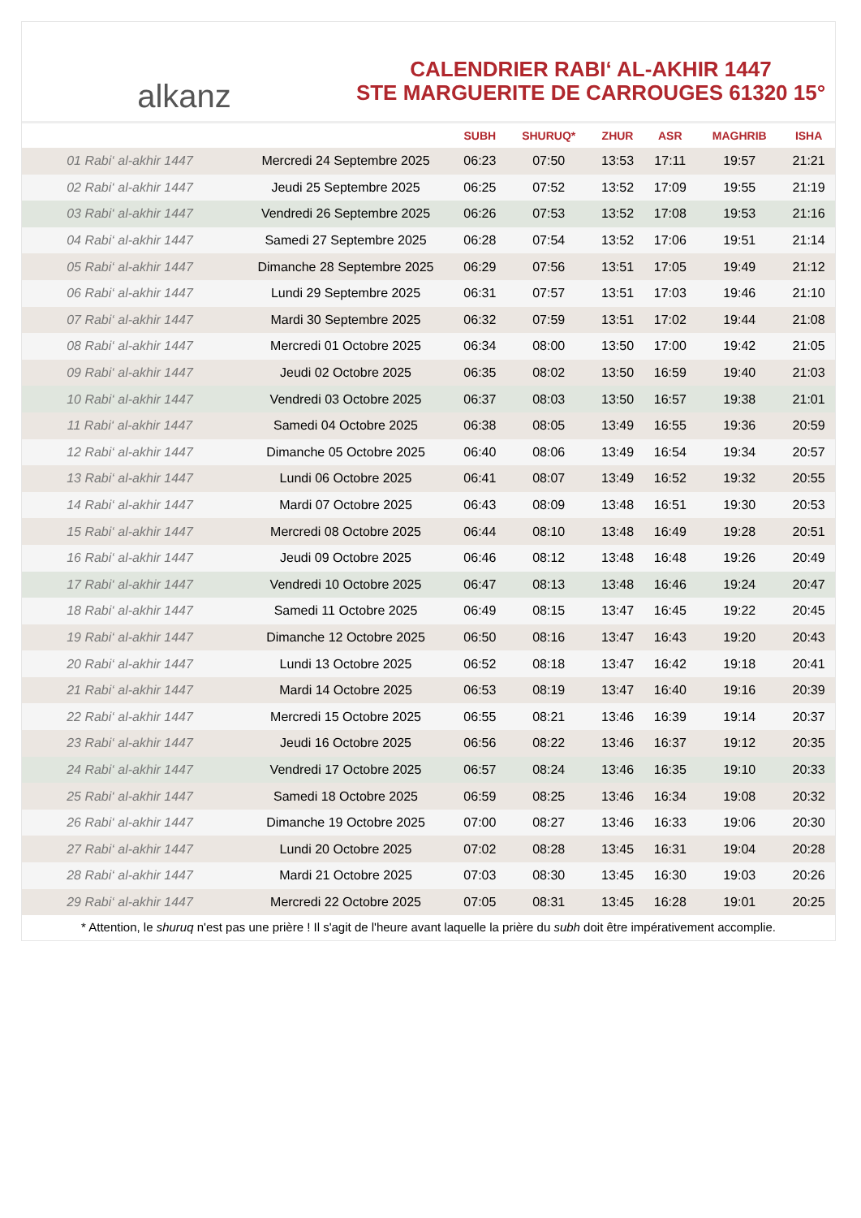alkanz
CALENDRIER RABI‘ AL-AKHIR 1447
STE MARGUERITE DE CARROUGES 61320 15°
| | | SUBH | SHURUQ* | ZHUR | ASR | MAGHRIB | ISHA |
| --- | --- | --- | --- | --- | --- | --- | --- |
| 01 Rabi‘ al-akhir 1447 | Mercredi 24 Septembre 2025 | 06:23 | 07:50 | 13:53 | 17:11 | 19:57 | 21:21 |
| 02 Rabi‘ al-akhir 1447 | Jeudi 25 Septembre 2025 | 06:25 | 07:52 | 13:52 | 17:09 | 19:55 | 21:19 |
| 03 Rabi‘ al-akhir 1447 | Vendredi 26 Septembre 2025 | 06:26 | 07:53 | 13:52 | 17:08 | 19:53 | 21:16 |
| 04 Rabi‘ al-akhir 1447 | Samedi 27 Septembre 2025 | 06:28 | 07:54 | 13:52 | 17:06 | 19:51 | 21:14 |
| 05 Rabi‘ al-akhir 1447 | Dimanche 28 Septembre 2025 | 06:29 | 07:56 | 13:51 | 17:05 | 19:49 | 21:12 |
| 06 Rabi‘ al-akhir 1447 | Lundi 29 Septembre 2025 | 06:31 | 07:57 | 13:51 | 17:03 | 19:46 | 21:10 |
| 07 Rabi‘ al-akhir 1447 | Mardi 30 Septembre 2025 | 06:32 | 07:59 | 13:51 | 17:02 | 19:44 | 21:08 |
| 08 Rabi‘ al-akhir 1447 | Mercredi 01 Octobre 2025 | 06:34 | 08:00 | 13:50 | 17:00 | 19:42 | 21:05 |
| 09 Rabi‘ al-akhir 1447 | Jeudi 02 Octobre 2025 | 06:35 | 08:02 | 13:50 | 16:59 | 19:40 | 21:03 |
| 10 Rabi‘ al-akhir 1447 | Vendredi 03 Octobre 2025 | 06:37 | 08:03 | 13:50 | 16:57 | 19:38 | 21:01 |
| 11 Rabi‘ al-akhir 1447 | Samedi 04 Octobre 2025 | 06:38 | 08:05 | 13:49 | 16:55 | 19:36 | 20:59 |
| 12 Rabi‘ al-akhir 1447 | Dimanche 05 Octobre 2025 | 06:40 | 08:06 | 13:49 | 16:54 | 19:34 | 20:57 |
| 13 Rabi‘ al-akhir 1447 | Lundi 06 Octobre 2025 | 06:41 | 08:07 | 13:49 | 16:52 | 19:32 | 20:55 |
| 14 Rabi‘ al-akhir 1447 | Mardi 07 Octobre 2025 | 06:43 | 08:09 | 13:48 | 16:51 | 19:30 | 20:53 |
| 15 Rabi‘ al-akhir 1447 | Mercredi 08 Octobre 2025 | 06:44 | 08:10 | 13:48 | 16:49 | 19:28 | 20:51 |
| 16 Rabi‘ al-akhir 1447 | Jeudi 09 Octobre 2025 | 06:46 | 08:12 | 13:48 | 16:48 | 19:26 | 20:49 |
| 17 Rabi‘ al-akhir 1447 | Vendredi 10 Octobre 2025 | 06:47 | 08:13 | 13:48 | 16:46 | 19:24 | 20:47 |
| 18 Rabi‘ al-akhir 1447 | Samedi 11 Octobre 2025 | 06:49 | 08:15 | 13:47 | 16:45 | 19:22 | 20:45 |
| 19 Rabi‘ al-akhir 1447 | Dimanche 12 Octobre 2025 | 06:50 | 08:16 | 13:47 | 16:43 | 19:20 | 20:43 |
| 20 Rabi‘ al-akhir 1447 | Lundi 13 Octobre 2025 | 06:52 | 08:18 | 13:47 | 16:42 | 19:18 | 20:41 |
| 21 Rabi‘ al-akhir 1447 | Mardi 14 Octobre 2025 | 06:53 | 08:19 | 13:47 | 16:40 | 19:16 | 20:39 |
| 22 Rabi‘ al-akhir 1447 | Mercredi 15 Octobre 2025 | 06:55 | 08:21 | 13:46 | 16:39 | 19:14 | 20:37 |
| 23 Rabi‘ al-akhir 1447 | Jeudi 16 Octobre 2025 | 06:56 | 08:22 | 13:46 | 16:37 | 19:12 | 20:35 |
| 24 Rabi‘ al-akhir 1447 | Vendredi 17 Octobre 2025 | 06:57 | 08:24 | 13:46 | 16:35 | 19:10 | 20:33 |
| 25 Rabi‘ al-akhir 1447 | Samedi 18 Octobre 2025 | 06:59 | 08:25 | 13:46 | 16:34 | 19:08 | 20:32 |
| 26 Rabi‘ al-akhir 1447 | Dimanche 19 Octobre 2025 | 07:00 | 08:27 | 13:46 | 16:33 | 19:06 | 20:30 |
| 27 Rabi‘ al-akhir 1447 | Lundi 20 Octobre 2025 | 07:02 | 08:28 | 13:45 | 16:31 | 19:04 | 20:28 |
| 28 Rabi‘ al-akhir 1447 | Mardi 21 Octobre 2025 | 07:03 | 08:30 | 13:45 | 16:30 | 19:03 | 20:26 |
| 29 Rabi‘ al-akhir 1447 | Mercredi 22 Octobre 2025 | 07:05 | 08:31 | 13:45 | 16:28 | 19:01 | 20:25 |
* Attention, le shuruq n'est pas une prière ! Il s'agit de l'heure avant laquelle la prière du subh doit être impérativement accomplie.